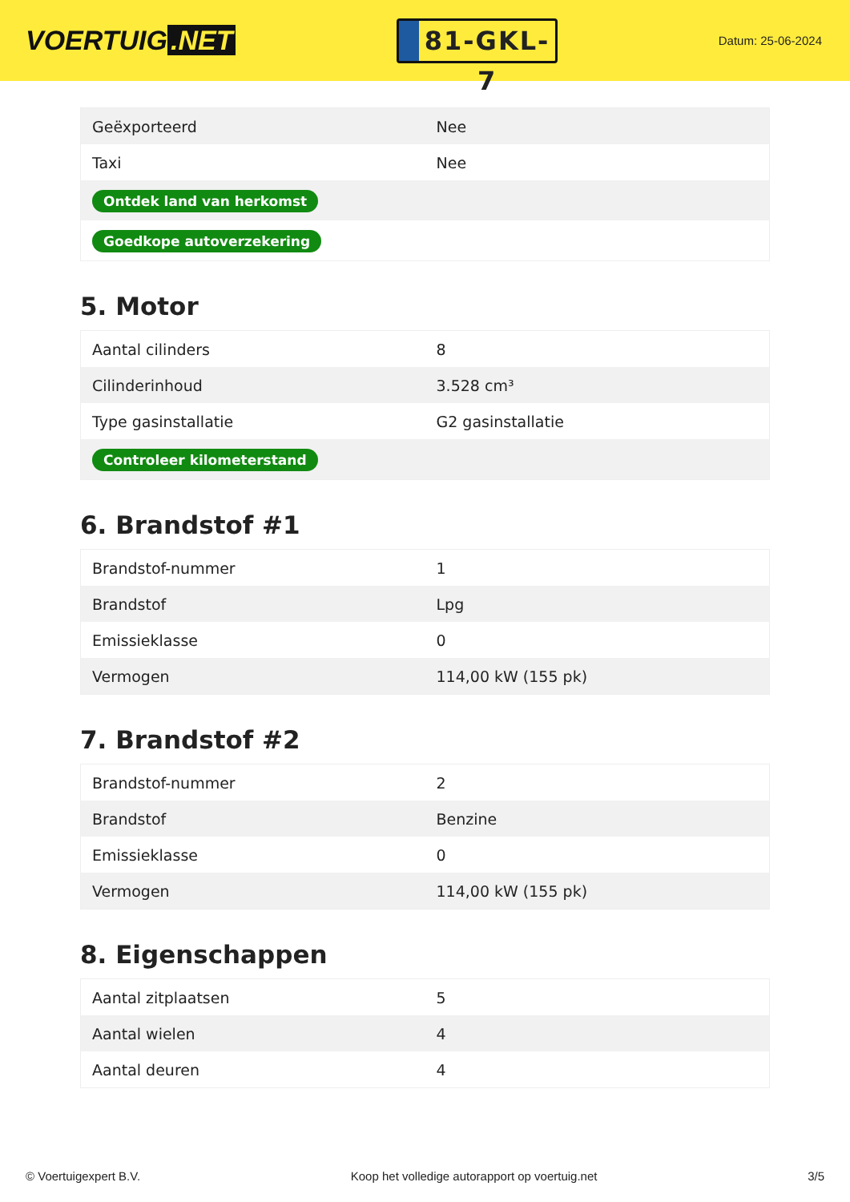VOERTUIG.NET
81-GKL-7
Datum: 25-06-2024
| Geëxporteerd | Nee |
| Taxi | Nee |
| Ontdek land van herkomst | |
| Goedkope autoverzekering | |
5. Motor
| Aantal cilinders | 8 |
| Cilinderinhoud | 3.528 cm³ |
| Type gasinstallatie | G2 gasinstallatie |
| Controleer kilometerstand | |
6. Brandstof #1
| Brandstof-nummer | 1 |
| Brandstof | Lpg |
| Emissieklasse | 0 |
| Vermogen | 114,00 kW (155 pk) |
7. Brandstof #2
| Brandstof-nummer | 2 |
| Brandstof | Benzine |
| Emissieklasse | 0 |
| Vermogen | 114,00 kW (155 pk) |
8. Eigenschappen
| Aantal zitplaatsen | 5 |
| Aantal wielen | 4 |
| Aantal deuren | 4 |
© Voertuigexpert B.V. Koop het volledige autorapport op voertuig.net 3/5